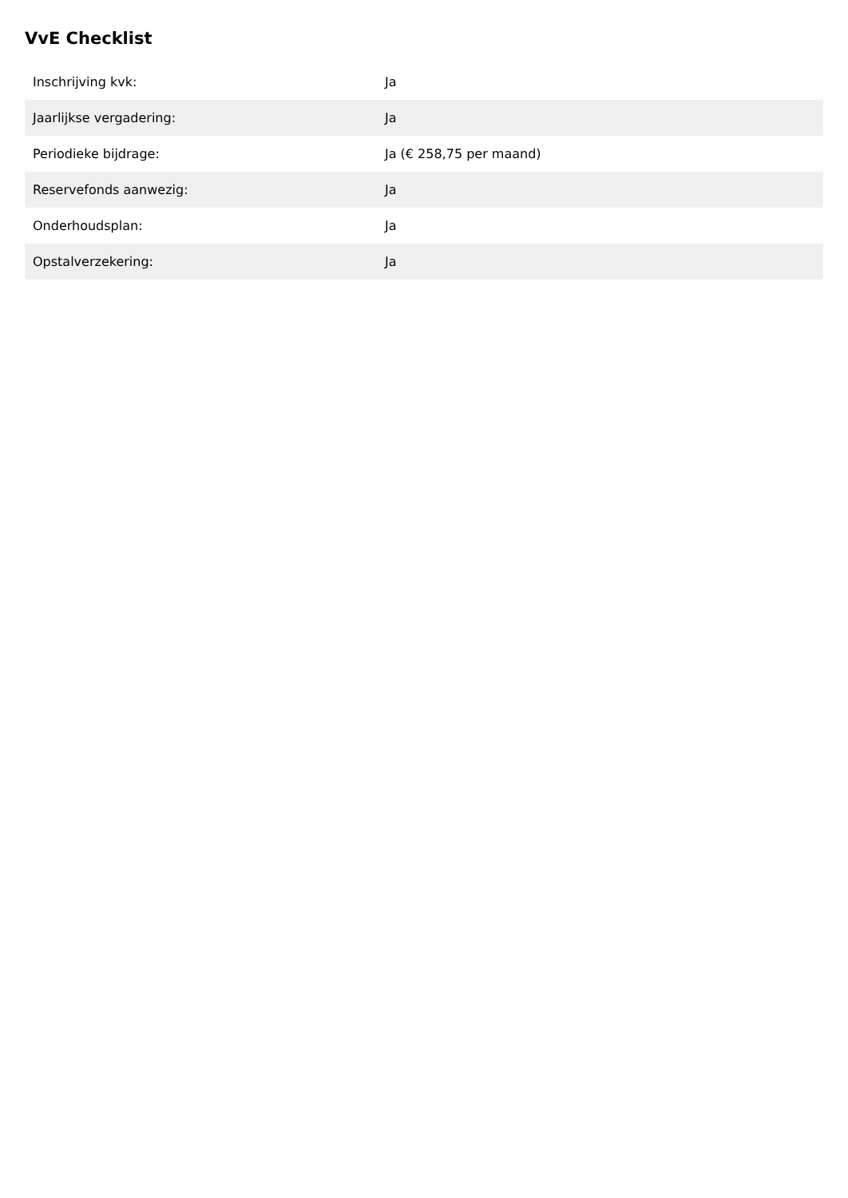VvE Checklist
| Inschrijving kvk: | Ja |
| Jaarlijkse vergadering: | Ja |
| Periodieke bijdrage: | Ja (€ 258,75 per maand) |
| Reservefonds aanwezig: | Ja |
| Onderhoudsplan: | Ja |
| Opstalverzekering: | Ja |